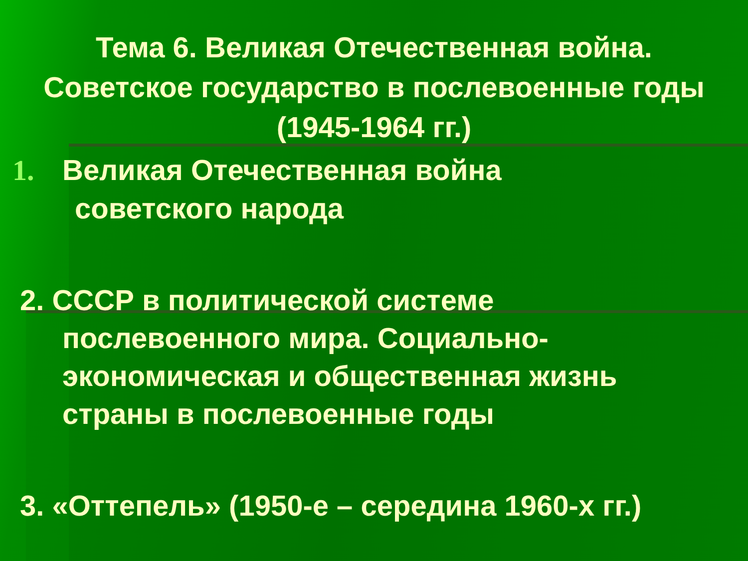Тема 6. Великая Отечественная война. Советское государство в послевоенные годы (1945-1964 гг.)
1. Великая Отечественная война
советского народа
2. СССР в политической системе
послевоенного мира. Социально-
экономическая и общественная жизнь
страны в послевоенные годы
3. «Оттепель» (1950-е – середина 1960-х гг.)